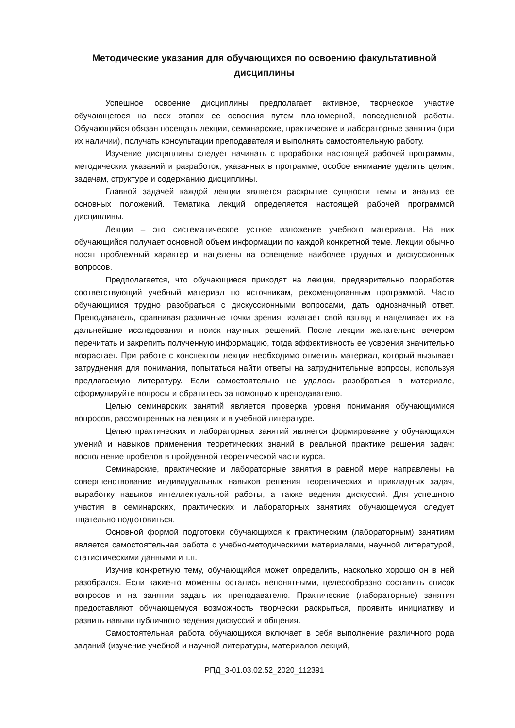Методические указания для обучающихся по освоению факультативной дисциплины
Успешное освоение дисциплины предполагает активное, творческое участие обучающегося на всех этапах ее освоения путем планомерной, повседневной работы. Обучающийся обязан посещать лекции, семинарские, практические и лабораторные занятия (при их наличии), получать консультации преподавателя и выполнять самостоятельную работу.
Изучение дисциплины следует начинать с проработки настоящей рабочей программы, методических указаний и разработок, указанных в программе, особое внимание уделить целям, задачам, структуре и содержанию дисциплины.
Главной задачей каждой лекции является раскрытие сущности темы и анализ ее основных положений. Тематика лекций определяется настоящей рабочей программой дисциплины.
Лекции – это систематическое устное изложение учебного материала. На них обучающийся получает основной объем информации по каждой конкретной теме. Лекции обычно носят проблемный характер и нацелены на освещение наиболее трудных и дискуссионных вопросов.
Предполагается, что обучающиеся приходят на лекции, предварительно проработав соответствующий учебный материал по источникам, рекомендованным программой. Часто обучающимся трудно разобраться с дискуссионными вопросами, дать однозначный ответ. Преподаватель, сравнивая различные точки зрения, излагает свой взгляд и нацеливает их на дальнейшие исследования и поиск научных решений. После лекции желательно вечером перечитать и закрепить полученную информацию, тогда эффективность ее усвоения значительно возрастает. При работе с конспектом лекции необходимо отметить материал, который вызывает затруднения для понимания, попытаться найти ответы на затруднительные вопросы, используя предлагаемую литературу. Если самостоятельно не удалось разобраться в материале, сформулируйте вопросы и обратитесь за помощью к преподавателю.
Целью семинарских занятий является проверка уровня понимания обучающимися вопросов, рассмотренных на лекциях и в учебной литературе.
Целью практических и лабораторных занятий является формирование у обучающихся умений и навыков применения теоретических знаний в реальной практике решения задач; восполнение пробелов в пройденной теоретической части курса.
Семинарские, практические и лабораторные занятия в равной мере направлены на совершенствование индивидуальных навыков решения теоретических и прикладных задач, выработку навыков интеллектуальной работы, а также ведения дискуссий. Для успешного участия в семинарских, практических и лабораторных занятиях обучающемуся следует тщательно подготовиться.
Основной формой подготовки обучающихся к практическим (лабораторным) занятиям является самостоятельная работа с учебно-методическими материалами, научной литературой, статистическими данными и т.п.
Изучив конкретную тему, обучающийся может определить, насколько хорошо он в ней разобрался. Если какие-то моменты остались непонятными, целесообразно составить список вопросов и на занятии задать их преподавателю. Практические (лабораторные) занятия предоставляют обучающемуся возможность творчески раскрыться, проявить инициативу и развить навыки публичного ведения дискуссий и общения.
Самостоятельная работа обучающихся включает в себя выполнение различного рода заданий (изучение учебной и научной литературы, материалов лекций,
РПД_3-01.03.02.52_2020_112391